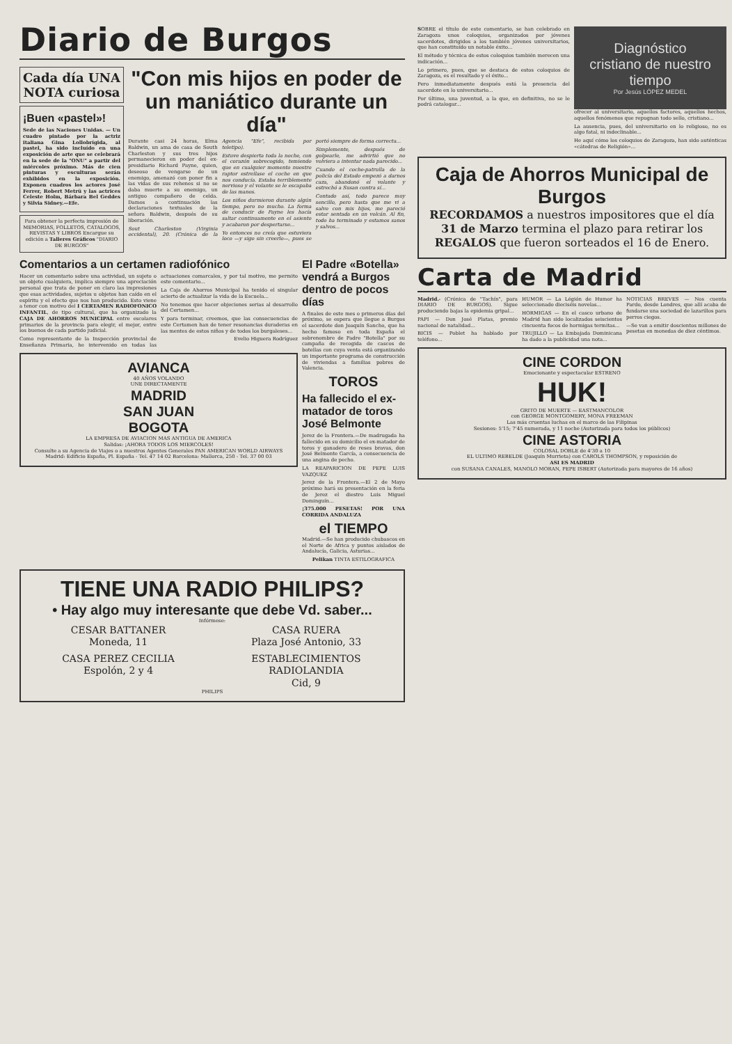Diario de Burgos
Cada día UNA NOTA curiosa
¡Buen «pastel»!
Sede de las Naciones Unidas. — Un cuadro pintado por la actriz italiana Gina Lollobrígida, al pastel, ha sido incluído en una exposición de arte que se celebrará en la sede de la "ONU" a partir del miércoles próximo. Más de cien pinturas y esculturas serán exhibidos en la exposición. Exponen cuadros los actores José Ferrer, Robert Metrü y las actrices Celeste Holm, Bárbara Bel Geddes y Silvia Sidney.—Efe.
Para obtener la perfecta impresión de MEMORIAS, FOLLETOS, CATALOGOS, REVISTAS Y LIBROS Encargue su edición a Talleres Gráficos "DIARIO DE BURGOS"
"Con mis hijos en poder de un maniático durante un día"
Durante casi 24 horas, Elma Baldwin, un ama de casa de South Charleston y sus tres hijos permanecieron en poder del ex-presidiario Richard Payne, quien, deseoso de vengarse de un enemigo, amenazó con poner fin a las vidas de sus rehenes si no se daba muerte a su enemigo, un antiguo compañero de celda. Damos a continuación las declaraciones textuales de la señora Baldwin, después de su liberación.
Sout Charleston (Virginia occidental), 20. (Crónica de la Agencia "Efe", recibida por teletipo).
Estuve despierta toda la noche, con el corazón sobrecogido, temiendo que en cualquier momento nuestro raptor estrellase el coche en que nos conducía. Estaba terriblemente nervioso y el volante se le escapaba de las manos.
Los niños durmieron durante algún tiempo, pero no mucho. La forma de conducir de Payne les hacía saltar continuamente en el asiento y acabaron por despertarse...
Yo entonces no creía que estuviera loco —y sigo sin creerlo—, pues se portó siempre de forma correcta...
Simplemente, después de golpearle, me advirtió que no volviera a intentar nada parecido...
Cuando el coche-patrulla de la policía del Estado empezó a darnos caza, abandonó el volante y estrechó a Susan contra sí...
Contado así, todo parece muy sencillo, pero hasta que me vi a salvo con mis hijos, me pareció estar sentada en un volcán. Al fin, todo ha terminado y estamos sanos y salvos...
Comentarios a un certamen radiofónico
Hacer un comentario sobre una actividad, un sujeto o un objeto cualquiera, implica siempre una apreciación personal que trata de poner en claro las impresiones que esas actividades, sujetos u objetos han caído en el espíritu y el efecto que nos han producido. Esto viene a tenor con motivo del I CERTAMEN RADIOFONICO INFANTIL, de tipo cultural, que ha organizado la CAJA DE AHORROS MUNICIPAL entre escolares primarios de la provincia para elegir, el mejor, entre los buenos de cada partido judicial.
Como representante de la Inspección provincial de Enseñanza Primaria, he intervenido en todas las actuaciones comarcales, y por tal motivo, me permito este comentario...
La Caja de Ahorros Municipal ha tenido el singular acierto de actualizar la vida de la Escuela...
No tenemos que hacer objeciones serias al desarrollo del Certamen...
Y para terminar, creemos, que las consecuencias de este Certamen han de tener resonancias duraderas en las mentes de estos niños y de todos los burgaleses...
Evelio Higuera Rodríguez
AVIANCA
40 AÑOS VOLANDO
UNE DIRECTAMENTE
MADRID
SAN JUAN
BOGOTA
LA EMPRESA DE AVIACION MAS ANTIGUA DE AMERICA
Salidas: ¡AHORA TODOS LOS MIERCOLES!
Consulte a su Agencia de Viajes o a nuestros Agentes Generales PAN AMERICAN WORLD AIRWAYS Madrid: Edificio España, Pl. España - Tel. 47 14 02 Barcelona: Mallorca, 250 - Tel. 37 00 03
El Padre «Botella» vendrá a Burgos dentro de pocos días
A finales de este mes o primeros días del próximo, se espera que llegue a Burgos el sacerdote don Joaquín Sancho, que ha hecho famoso en toda España el sobrenombre de Padre "Botella" por su campaña de recogida de cascos de botellas con cuya venta está organizando un importante programa de construcción de viviendas a familias pobres de Valencia.
TOROS
Ha fallecido el ex-matador de toros José Belmonte
Jerez de la Frontera.—De madrugada ha fallecido en su domicilio el ex-matador de toros y ganadero de reses bravas, don José Belmonte García, a consecuencia de una angina de pecho.
LA REAPARICION DE PEPE LUIS VAZQUEZ
Jerez de la Frontera.—El 2 de Mayo próximo hará su presentación en la feria de Jerez el diestro Luis Miguel Dominguín...
¡375.000 PESETAS! POR UNA CORRIDA ANDALUZA
el TIEMPO
Madrid.—Se han producido chubascos en el Norte de Africa y puntos aislados de Andalucía, Galicia, Asturias...
Pelikan TINTA ESTILOGRAFICA
TIENE UNA RADIO PHILIPS?
• Hay algo muy interesante que debe Vd. saber...
Infórmese:
CESAR BATTANER
Moneda, 11
CASA RUERA
Plaza José Antonio, 33
CASA PEREZ CECILIA
Espolón, 2 y 4
ESTABLECIMIENTOS RADIOLANDIA
Cid, 9
PHILIPS
SOBRE el título de este comentario, se han celebrado en Zaragoza unos coloquios, organizados por jóvenes sacerdotes, dirigidos a los también jóvenes universitarios, que han constituído un notable éxito...
El método y técnica de estos coloquios también merecen una indicación...
Lo primero, pues, que se destaca de estos coloquios de Zaragoza, es el resultado y el éxito...
Pero inmediatamente después está la presencia del sacerdote en lo universitario...
Por último, una juventud, a la que, en definitiva, no se le podrá catalogar...
Diagnóstico cristiano de nuestro tiempo
Por Jesús LÓPEZ MEDEL
ofrecer al universitario, aquellos factores, aquellos hechos, aquellos fenómenos que repugnan todo sello, cristiano...
La ausencia, pues, del universitario en lo religioso, no es algo fatal, ni indeclinable...
He aquí cómo los coloquios de Zaragoza, han sido auténticas «cátedras de Religión»...
Caja de Ahorros Municipal de Burgos
RECORDAMOS a nuestros impositores que el día 31 de Marzo termina el plazo para retirar los REGALOS que fueron sorteados el 16 de Enero.
Carta de Madrid
Madrid.- (Crónica de "Tachín", para DIARIO DE BURGOS). Sigue produciendo bajas la epidemia gripal...
PAPI — Don José Platas, premio nacional de natalidad...
BICIS — Poblet ha hablado por teléfono...
HUMOR — La Légión de Humor ha seleccionado dieciséis novelas...
HORMIGAS — En el casco urbano de Madrid han sido localizados seiscientos cincuenta focos de hormigas termitas...
TRUJILLO — La Embajada Dominicana ha dado a la publicidad una nota...
NOTICIAS BREVES — Nos cuenta Pardo, desde Londres, que allí acaba de fundarse una sociedad de lazarillos para perros ciegos.
—Se van a emitir doscientos millones de pesetas en monedas de diez céntimos.
CINE CORDON
Emocionante y espectacular ESTRENO
HUK!
GRITO DE MUERTE — EASTMANCOLOR
con GEORGE MONTGOMERY, MONA FREEMAN
Las más cruentas luchas en el marco de las Filipinas
Sesiones: 5'15; 7'45 numerada, y 11 noche (Autorizada para todos los públicos)
CINE ASTORIA
COLOSAL DOBLE de 4'30 a 10
EL ULTIMO REBELDE (Joaquín Murrieta) con CAROLS THOMPSON, y reposición de
ASI ES MADRID
con SUSANA CANALES, MANOLO MORAN, PEPE ISBERT (Autorizada para mayores de 16 años)